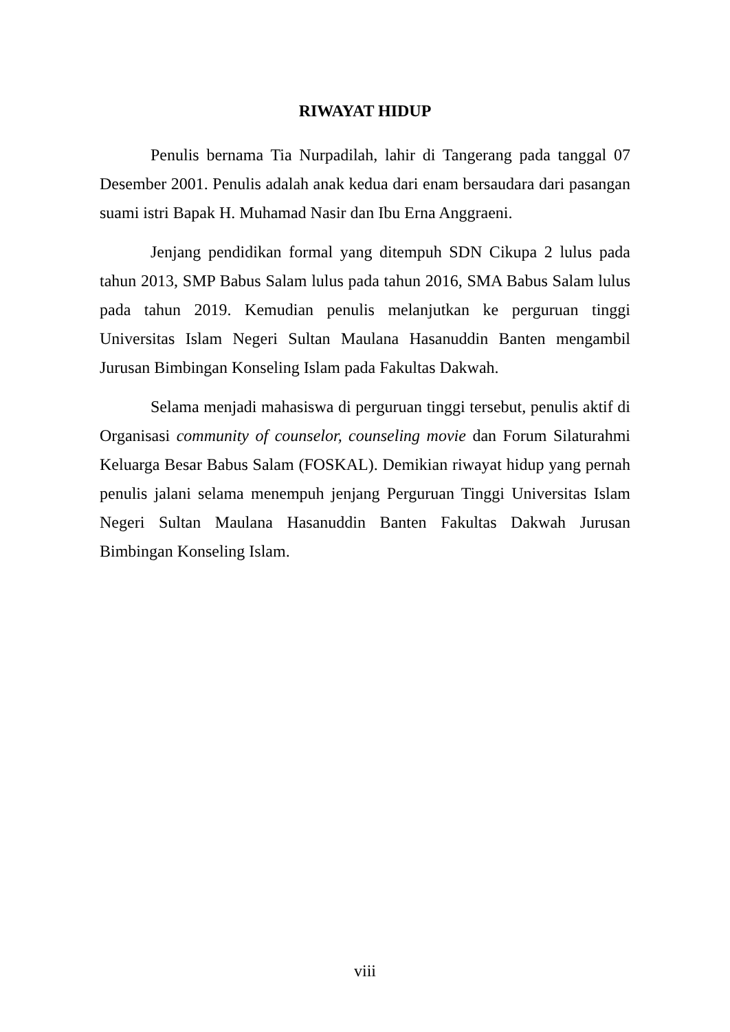RIWAYAT HIDUP
Penulis bernama Tia Nurpadilah, lahir di Tangerang pada tanggal 07 Desember 2001. Penulis adalah anak kedua dari enam bersaudara dari pasangan suami istri Bapak H. Muhamad Nasir dan Ibu Erna Anggraeni.
Jenjang pendidikan formal yang ditempuh SDN Cikupa 2 lulus pada tahun 2013, SMP Babus Salam lulus pada tahun 2016, SMA Babus Salam lulus pada tahun 2019. Kemudian penulis melanjutkan ke perguruan tinggi Universitas Islam Negeri Sultan Maulana Hasanuddin Banten mengambil Jurusan Bimbingan Konseling Islam pada Fakultas Dakwah.
Selama menjadi mahasiswa di perguruan tinggi tersebut, penulis aktif di Organisasi community of counselor, counseling movie dan Forum Silaturahmi Keluarga Besar Babus Salam (FOSKAL). Demikian riwayat hidup yang pernah penulis jalani selama menempuh jenjang Perguruan Tinggi Universitas Islam Negeri Sultan Maulana Hasanuddin Banten Fakultas Dakwah Jurusan Bimbingan Konseling Islam.
viii